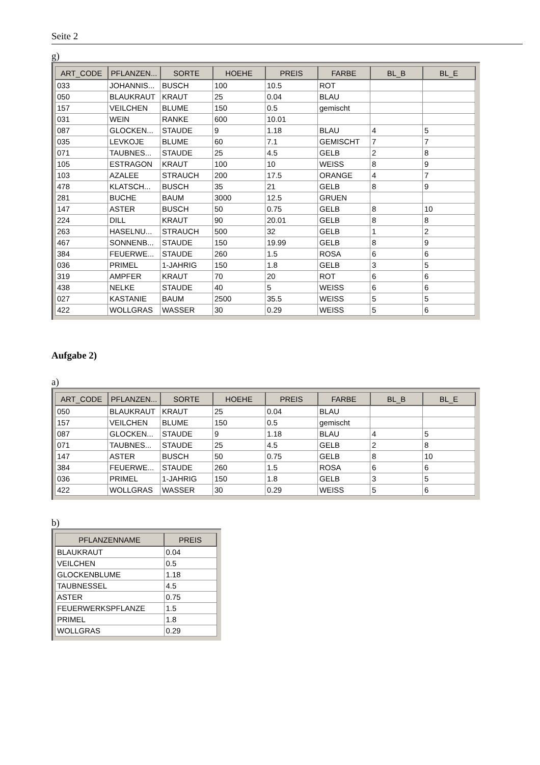Seite 2
g)
| ART_CODE | PFLANZEN... | SORTE | HOEHE | PREIS | FARBE | BL_B | BL_E |
| --- | --- | --- | --- | --- | --- | --- | --- |
| 033 | JOHANNIS... | BUSCH | 100 | 10.5 | ROT | | |
| 050 | BLAUKRAUT | KRAUT | 25 | 0.04 | BLAU | | |
| 157 | VEILCHEN | BLUME | 150 | 0.5 | gemischt | | |
| 031 | WEIN | RANKE | 600 | 10.01 | | | |
| 087 | GLOCKEN... | STAUDE | 9 | 1.18 | BLAU | 4 | 5 |
| 035 | LEVKOJE | BLUME | 60 | 7.1 | GEMISCHT | 7 | 7 |
| 071 | TAUBNES... | STAUDE | 25 | 4.5 | GELB | 2 | 8 |
| 105 | ESTRAGON | KRAUT | 100 | 10 | WEISS | 8 | 9 |
| 103 | AZALEE | STRAUCH | 200 | 17.5 | ORANGE | 4 | 7 |
| 478 | KLATSCH... | BUSCH | 35 | 21 | GELB | 8 | 9 |
| 281 | BUCHE | BAUM | 3000 | 12.5 | GRUEN | | |
| 147 | ASTER | BUSCH | 50 | 0.75 | GELB | 8 | 10 |
| 224 | DILL | KRAUT | 90 | 20.01 | GELB | 8 | 8 |
| 263 | HASELNU... | STRAUCH | 500 | 32 | GELB | 1 | 2 |
| 467 | SONNENB... | STAUDE | 150 | 19.99 | GELB | 8 | 9 |
| 384 | FEUERWE... | STAUDE | 260 | 1.5 | ROSA | 6 | 6 |
| 036 | PRIMEL | 1-JAHRIG | 150 | 1.8 | GELB | 3 | 5 |
| 319 | AMPFER | KRAUT | 70 | 20 | ROT | 6 | 6 |
| 438 | NELKE | STAUDE | 40 | 5 | WEISS | 6 | 6 |
| 027 | KASTANIE | BAUM | 2500 | 35.5 | WEISS | 5 | 5 |
| 422 | WOLLGRAS | WASSER | 30 | 0.29 | WEISS | 5 | 6 |
Aufgabe 2)
a)
| ART_CODE | PFLANZEN... | SORTE | HOEHE | PREIS | FARBE | BL_B | BL_E |
| --- | --- | --- | --- | --- | --- | --- | --- |
| 050 | BLAUKRAUT | KRAUT | 25 | 0.04 | BLAU | | |
| 157 | VEILCHEN | BLUME | 150 | 0.5 | gemischt | | |
| 087 | GLOCKEN... | STAUDE | 9 | 1.18 | BLAU | 4 | 5 |
| 071 | TAUBNES... | STAUDE | 25 | 4.5 | GELB | 2 | 8 |
| 147 | ASTER | BUSCH | 50 | 0.75 | GELB | 8 | 10 |
| 384 | FEUERWE... | STAUDE | 260 | 1.5 | ROSA | 6 | 6 |
| 036 | PRIMEL | 1-JAHRIG | 150 | 1.8 | GELB | 3 | 5 |
| 422 | WOLLGRAS | WASSER | 30 | 0.29 | WEISS | 5 | 6 |
b)
| PFLANZENNAME | PREIS |
| --- | --- |
| BLAUKRAUT | 0.04 |
| VEILCHEN | 0.5 |
| GLOCKENBLUME | 1.18 |
| TAUBNESSEL | 4.5 |
| ASTER | 0.75 |
| FEUERWERKSPFLANZE | 1.5 |
| PRIMEL | 1.8 |
| WOLLGRAS | 0.29 |